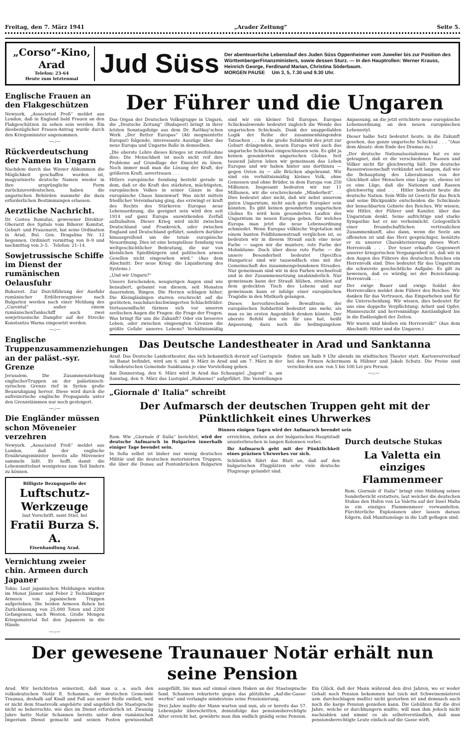Freitag, den 7. März 1941 „Arader Zeitung“Seite 5.
„Corso“-Kino, Arad
Telefon: 23-64
Heute zum letztenmal
Jud Süss
Der abenteuerliche Lebenslauf des Juden Süss Oppenheimer vom Juwelier bis zur Position des WürttembergerFinanzministers, sowie dessen Sturz. — In den Hauptrollen: Werner Krauss, Heinrich George, Ferdinand Marian, Christina Söderbaum.
MORGEN PAUSE Um 3, 5, 7.30 und 9.30 Uhr.
Englische Frauen an den Flakgeschützen
Newyork. „Associeted Preß“ meldet aus London, daß in England bald Frauen an den Flakgeschützen zu sehen sein werden. Ein diesbezüglicher Frauen-Antrag wurde durch den Kriegsminister angenommen.
—::—
Rückverdeutschung der Namen in Ungarn
Nachdem durch das Wiener Abkommen die Möglichkeit geschaffen worden ist, magyarisierte deutsche Namen wieder in ihre ursprüngliche Form zurückzuverdeutschen, haben die ungarischen Behörden nunmehr die dazu erforderlichen Bestimmungen erlassen.
Aerztliche Nachricht.
Dr. Costea Romulus, gewesener Direktor-Oberarzt des Spitals vom Bihorer Komitat, Geburt- und Frauenarzt, hat seine Ordination in Arad, Bul. Gen. Dragalina Nr. 12 begonnen. Ordiniert vormittag von 8–9 und nachmittag von 3–5. · Telefon: 21–14.
Sowjetrussische Schiffe im Dienst der rumänischen Oelausfuhr
Bukarest. Zur Durchführung der Ausfuhr rumänischer Erdölerzeugnisse nach Bulgarien werden nach einer Meldung des „Curentul“ außer einem rumänischenTankschiff auch zwei sowjetrussische Dampfer auf der Strecke Konstantza Warna eingesetzt werden.
—::—
Englische Truppenzusammenziehungen an der paläst.-syr. Grenze
Jerusalem. Die Zusammenziehung englischerTruppen an der palästinisch-syrischen Grenze rief in Syrien große Beunruhigung hervor. Diese wird durch die aufreizerische englische Propaganda unter den Grenzstämmen nur noch gesteigert.
—::—
Die Engländer müssen schon Möveneier verzehren
Newyork. „Associated Preß“ meldet aus London, daß der englische Ernährungsminister bereits alle Möveneier sammeln läßt. Er hofft, damit die Lebensmittelnot wenigstens zum Teil lindern zu können.
Billigste Bezugsquelle der
Luftschutz-Werkzeuge
laut Vorschrift, samt Stiel, bei
Fratii Burza S. A.
Eisenhandlung Arad.
Vernichtung zweier chin. Armeen durch Japaner
Tokio. Laut japanischen Meldungen wurden im Monat Jänner und Feber 2 Tschunkinger Armeen von japanischen Truppen aufgerieben. Die beiden Armeen flohen bei Zurücklassung von 25,000 Toten und 2200 Gefangenen, nach Westen. Große Mengen Kriegsmaterial fiel den Japanern in die Hände.
—::—
Der Führer und die Ungaren
Das Organ der Deutschen Volksgruppe in Ungarn, die „Deutsche Zeitung“ (Budapest) bringt in ihrer letzten Sonntagsfolge aus dem Dr. Rattkay'schen Werk „Der Retter Europas“ (Ati megmentette Europat) folgende, interessante Auszüge über das neue Europa und Ungarns Rolle in demselben.
„Die oberste Lehre dieses Krieges ist zweifelsohne dies: Die Menschheit ist noch nicht reif ihre Probleme auf Grundlage der Einsicht zu lösen. Noch immer muß man die Lösung der Kraft, der größeren Kraft, anvertrauen . . .
Hitlers europäische Sendung besteht gerade in dem, daß er die Kraft des stärksten, mächtigsten, europäischen Volkes in seiner Gänze in das europäische Chaos hineinwarf. Was nicht mittels friedlicher Vereinbarung ging, das erzwingt er kraft des Rechts des Stärkeren: Europas neue Lebensordnung, die geeignet sein wird den seit 1914 auf ganz Europa auswirkenden Zerfall aufzuhalten. Dieser Krieg wird nicht zwischen Deutschland und Frankreich, oder zwischen England und Deutschland geführt, sondern darüber hinausgreifend um die totale europäische Neuordnung. Dies ist eine beispiellose Sendung von weltgeschichtlicher Bedeutung, die nur von kleinlichen Spießbürgern und politischen armen Gesellen nicht eingesehen wird.“ (Aus dem Abschnitt: Der neue Krieg: die Liquidierung des Systems.)
„Und wir Ungarn?“
Unsere forschenden, neugierigen Augen sind wie bezaubert, gebannt von diesem, seit Monaten dauerndem, Ringen. Die Herzen schlagen höher. Die Kleingläubigen starren erschreckt auf die geröteten, rauchdurchschwängerten Schlachtfelder. Vertausendfacht türmen sich vor unseren seelischen Augen die Fragen: die Frage der Fragen. Was bringt für uns die Zukunft? Oder ein besseres Leben, oder zwischen eingeengten Grenzen die größte Gefahr unseres Lebens? Verhältnismäßig sind wir ein kleiner Teil Europas. Europas Schicksalswende bedeutet zugleich die Wende des ungarischen Schicksals. Dank der unappellablen Logik der Reihe der zusammenhängenden Tatsachen . . . In die große Solidarität des jetzt zur Geburt drängenden, neuen Europa wird auch das ungarische Schicksal eingeschlossen sein. Es gibt ja keinen gesonderten ungarischen Globus. Seit tausend Jahren leben wir gemeinsam das Leben Europas und wir haben hinter uns dorthinzu — gegen Osten zu — alle Brücken abgebrannt. Wir sind ein verhältnismäßig kleines Volk, ohne Genossen und ohne Brüder, in dem Europa von 250 Millionen. Insgesamt bedeuten wir nur 11 Millionen, wir die erschreckende „Minderheit“. . . Dies bedeutet aber nicht, daß wir nebst unserem guten Ungarntum, nicht auch gute Europäer sein könnten. Es gibt keinen gesonderten ungarischen Globus Es wird kein gesondertes Laufen des Ungarntum im neuen Europa geben, für welches Europa man jetzt die neue Lebensordnung schmiedet. Wenn Europas völkische Vegetation mit einem bunten Feldblumenstrauß verglichen ist, so bedeuten wir in diesem Strauß auch eine neue Farbe — sagen wir die muntere, rote Farbe der Mohnblume. Doch über diese rote Farbe — die unsere Besonderheit bedeutet (Specifica Hungarica) sind wir tausendfach eins mit der Gemeinschaft des zusammengebundenen Straußes. Nur gemeinsam sind wir in den Farben wechselvoll und in der Zusammensetzung unabänderlich. Nur gemeinsam kann der Strauß blühen, strahlen auf dem gedeckten Tisch des Lebens und nur gemeinsam kann er infolge einer europäischen Tragödie in den Mistkorb gelangen.
Dieses hervorbrechende Bewußtsein der europäischen Solidarität bedeutet uns mehr, als man es im ersten Augenblick denken könnte. Der oberste Befehl den sie für uns hat, heißt Anpassung, dazu noch die bedingungslose Anpassung, an die jetzt errichtete neue europäische Lebensordnung, an den neuen europäischen Lebensstyl.
Dieser halbe Satz bedeutet heute, in die Zukunft gesehen, das ganze ungarische Schicksal . . . “(Aus dem Absatz: dem Ende des Dramas zu.)
„Der deutsche Nationalsozialismus hat es nie geleugnet, daß er die verschiedenen Rassen und Völker nicht für gleichwertig hält. Die deutsche Rassenwissenschaft verkündet seit langem, daß wie die Behauptung des Liberalismus von der Gleichheit aller Menschen eine Lüge ist, ebenso ist es eine Lüge, daß die Nationen und Rassen gleichwertig sind . . . Hitler bedeutet heute die deutsche Nation. Sein Wille ist Gesetz für das Reich und seine Blickpunkte entscheiden die Schicksale der benachbarten Gebiete des Reiches. Wir wissen, wie Hitler, der Führer und Kanzler, über das Ungarntum denkt. Seine aufrichtige und starke Sympathie hat er nie verheimlicht. Gelegentlich einer freundschaftlichen vertraulichen Zusammenkunft, also dann, wenn die Seele am offensten ist und das Herz gesprächiger, benützte er zu unserer Charakterisierung dieses Wort: Herrenvolk . . . Der teuer erkaufte Gegenwert unserer kriegerischen Vergangenheit ist, daß wir in den Augen des Führers des deutschen Reiches ein Herrenvolk sind. Dies bedeutet für das Ungarntum die schwerste geschichtliche Aufgabe. Es gilt zu beweisen, daß es würdig sei der Bezeichnung: Herrenvolk . . .
Der ewige Bauer und ewige Soldat des Herrenvolkes meldet dem Führer des Reiches: Wir danken für das Vertrauen, das Emporheben und für die Unterscheidung. Wir wissen, dies bedeutet für uns eine doppelte Verpflichtung: Arbeit und Opfer, Manneszucht und herrenmäßige Anständigkeit bis in die Endlosigkeit der Zeiten.
Wir waren und bleiben ein Herrenvolk!“ (Aus dem Abschnitt: Hitler und die Ungaren.)
Das Deutsche Landestheater in Arad und Sanktanna
Arad. Das Deutsche Landestheater, das sich bekanntlich derzeit auf Gastspiele im Banat befindet, wird am 6. und 9. März in Arad und am 7. März in der volksdeutschen Gemeinde Sanktanna je eine Vorstellung geben.
Am Donnerstag, den 6. März wird in Arad das Schauspiel „Jugend“ u. am Sonntag, den 9. März das Lustspiel „Hahnenei“ aufgeführt. Die Vorstellungen finden um halb 9 Uhr abends im städtischen Theater statt. Kartenvorverkauf bei den Firmen Ackermann & Hübner und Jakob Schutz. Die Preise sind verschieden usw. von 5 bis 100 Lei pro Person.
—::—
„Giornale d' Italia“ schreibt
Der Aufmarsch der deutschen Truppen geht mit der Pünktlichkeit eines Uhrwerkes
Binnen einigen Tagen wird der Aufmarsch beendet sein
Rom. Wie „Giornale d' Italia“ berichtet, wird der deutsche Aufmarsch in Bulgarien innerhalb einiger Tage beendet sein.
In Sofia selbst ist bisher nur wenig deutsches Militär und die deutschen motorisierten Truppen, die über die Donau auf Pontonbrücken Bulgarien erreichten, ziehen an der bulgarischen Hauptstadt ununterbrochen in langen Kolonnen vorbei.
Ihr Aufmarsch geht mit der Pünktlichkeit eines präzisen Uhrwerkes vor sich.
Schließlich führt das Blatt an, daß auf den bulgarischen Flugplätzen sehr viele deutsche Flugzeuge gelandet sind.
Durch deutsche Stukas
La Valetta ein einziges Flammenmeer
Rom. Giornale d' Italia“ bringt eine Meldung seines Sonderbericht erstatters, laut welcher die deutschen Stukas den Hafen von La Valetta auf der Insel Malta in ein einziges Flammenmeer verwandelten. Fürchterliche Explosionen aber lassen daraus folgern, daß Munitionslage in die Luft geflogen sind.
Der gewesene Traunauer Notär erhält nun seine Pension
Arad. Wir berichteten seinerzeit, daß man u. a. auch den volksdeutschen Notär E. Schannen, der deutschen Gemeinde Traunau, deshalb auf Knall und Fall aus seiner Stelle entließ, weil er nicht dem Staatsvolk angehörte und angeblich die Staatsprache nicht so beherrschte, wie dies im Dienst erforderlich ist. Zwanzig Jahre hatte Notär Schannen bereits unter dem rumänischen Imperium Dienst gemacht und seinen Posten gewissenhaft ausgefüllt, bis man auf einmal einen Haken an der Staatssprache fand. Schannen rekurierte gegen das plötzliche „Auf-die-Gasse-werfen“ und verlangte mindestens seine Pensionierung.
Drei Jahre mußte der Mann warten und nun, als er bereits das 57. Lebensjahr überschritten, demzufolge das pensionsberechtigte Alter erreicht hat, gewährte man ihm endlich gnädig seine Pension. Ein Glück, daß der Mann während den drei Jahren, wo er weder Gehalt noch Pension bekommen hat (sich mit Schweinemästerei usw. durchschlagen mußte) nicht gestorben ist und demnach auch noch die karge Pension genießen kann. Die Gebühren für die drei Jahre, welche er durchhungern mußte, will man ihm jedoch nicht nachzahlen und nimmt es als selbstverständlich, daß man pensionsberechtigte Leute einfach auf die Gasse wirft.